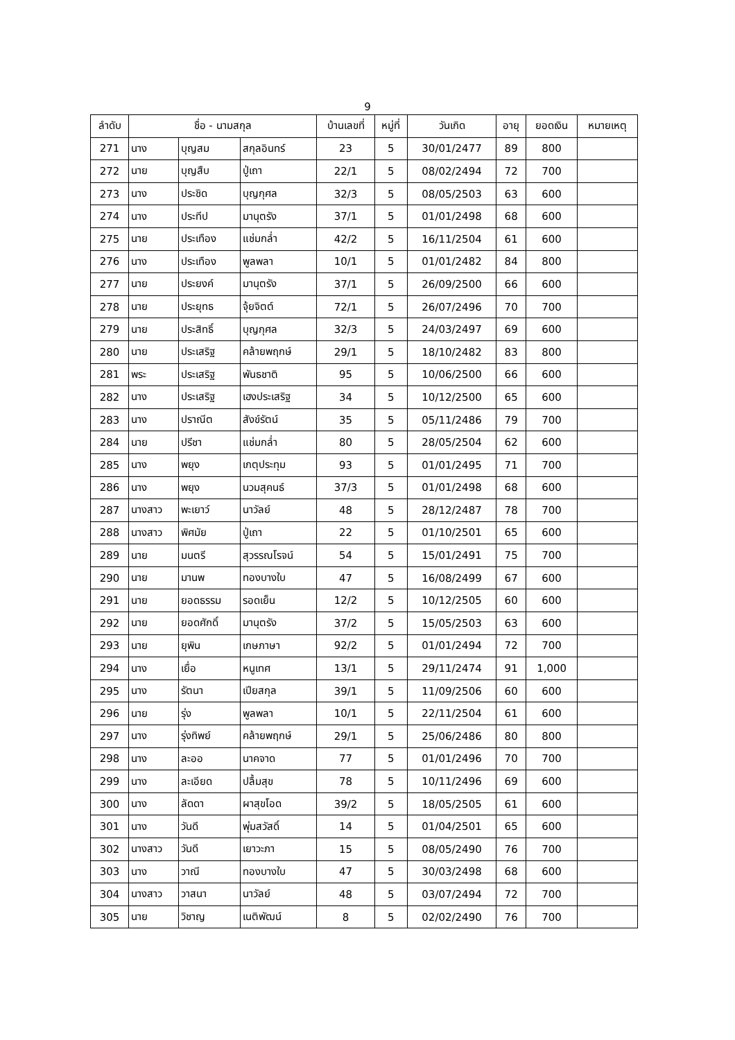9
| ลำดับ | ชื่อ - นามสกุล | | | บ้านเลขที่ | หมู่ที่ | วันเกิด | อายุ | ยอดเงิน | หมายเหตุ |
| --- | --- | --- | --- | --- | --- | --- | --- | --- | --- |
| 271 | นาง | บุญสม | สกุลอินทร์ | 23 | 5 | 30/01/2477 | 89 | 800 | |
| 272 | นาย | บุญสืบ | ปู่เถา | 22/1 | 5 | 08/02/2494 | 72 | 700 | |
| 273 | นาง | ประชิด | บุญกุศล | 32/3 | 5 | 08/05/2503 | 63 | 600 | |
| 274 | นาง | ประทีป | มานุตรัง | 37/1 | 5 | 01/01/2498 | 68 | 600 | |
| 275 | นาย | ประเทือง | แช่มกล่ำ | 42/2 | 5 | 16/11/2504 | 61 | 600 | |
| 276 | นาง | ประเทือง | พูลพลา | 10/1 | 5 | 01/01/2482 | 84 | 800 | |
| 277 | นาย | ประยงค์ | มานุตรัง | 37/1 | 5 | 26/09/2500 | 66 | 600 | |
| 278 | นาย | ประยุทธ | จุ้ยจิตต์ | 72/1 | 5 | 26/07/2496 | 70 | 700 | |
| 279 | นาย | ประสิทธิ์ | บุญกุศล | 32/3 | 5 | 24/03/2497 | 69 | 600 | |
| 280 | นาย | ประเสริฐ | คล้ายพฤกษ์ | 29/1 | 5 | 18/10/2482 | 83 | 800 | |
| 281 | พระ | ประเสริฐ | พันธชาติ | 95 | 5 | 10/06/2500 | 66 | 600 | |
| 282 | นาง | ประเสริฐ | เฮงประเสริฐ | 34 | 5 | 10/12/2500 | 65 | 600 | |
| 283 | นาง | ปราณีต | สังข์รัตน์ | 35 | 5 | 05/11/2486 | 79 | 700 | |
| 284 | นาย | ปรีชา | แช่มกล่ำ | 80 | 5 | 28/05/2504 | 62 | 600 | |
| 285 | นาง | พยุง | เกตุประทุม | 93 | 5 | 01/01/2495 | 71 | 700 | |
| 286 | นาง | พยุง | นวมสุคนธ์ | 37/3 | 5 | 01/01/2498 | 68 | 600 | |
| 287 | นางสาว | พะเยาว์ | นาวัลย์ | 48 | 5 | 28/12/2487 | 78 | 700 | |
| 288 | นางสาว | พิศมัย | ปู่เถา | 22 | 5 | 01/10/2501 | 65 | 600 | |
| 289 | นาย | มนตรี | สุวรรณโรจน์ | 54 | 5 | 15/01/2491 | 75 | 700 | |
| 290 | นาย | มานพ | ทองบางใบ | 47 | 5 | 16/08/2499 | 67 | 600 | |
| 291 | นาย | ยอดธรรม | รอดเย็น | 12/2 | 5 | 10/12/2505 | 60 | 600 | |
| 292 | นาย | ยอดศักดิ์ | มานุตรัง | 37/2 | 5 | 15/05/2503 | 63 | 600 | |
| 293 | นาย | ยุพิน | เกษภาษา | 92/2 | 5 | 01/01/2494 | 72 | 700 | |
| 294 | นาง | เยื่อ | หนูเทศ | 13/1 | 5 | 29/11/2474 | 91 | 1,000 | |
| 295 | นาง | รัตนา | เปียสกุล | 39/1 | 5 | 11/09/2506 | 60 | 600 | |
| 296 | นาย | รุ่ง | พูลพลา | 10/1 | 5 | 22/11/2504 | 61 | 600 | |
| 297 | นาง | รุ่งทิพย์ | คล้ายพฤกษ์ | 29/1 | 5 | 25/06/2486 | 80 | 800 | |
| 298 | นาง | ละออ | นาคจาด | 77 | 5 | 01/01/2496 | 70 | 700 | |
| 299 | นาง | ละเอียด | ปลื้มสุข | 78 | 5 | 10/11/2496 | 69 | 600 | |
| 300 | นาง | ลัดดา | ผาสุขโอด | 39/2 | 5 | 18/05/2505 | 61 | 600 | |
| 301 | นาง | วันดี | พุ่มสวัสดิ์ | 14 | 5 | 01/04/2501 | 65 | 600 | |
| 302 | นางสาว | วันดี | เยาวะภา | 15 | 5 | 08/05/2490 | 76 | 700 | |
| 303 | นาง | วาณี | ทองบางใบ | 47 | 5 | 30/03/2498 | 68 | 600 | |
| 304 | นางสาว | วาสนา | นาวัลย์ | 48 | 5 | 03/07/2494 | 72 | 700 | |
| 305 | นาย | วิชาญ | เนติพัฒน์ | 8 | 5 | 02/02/2490 | 76 | 700 | |